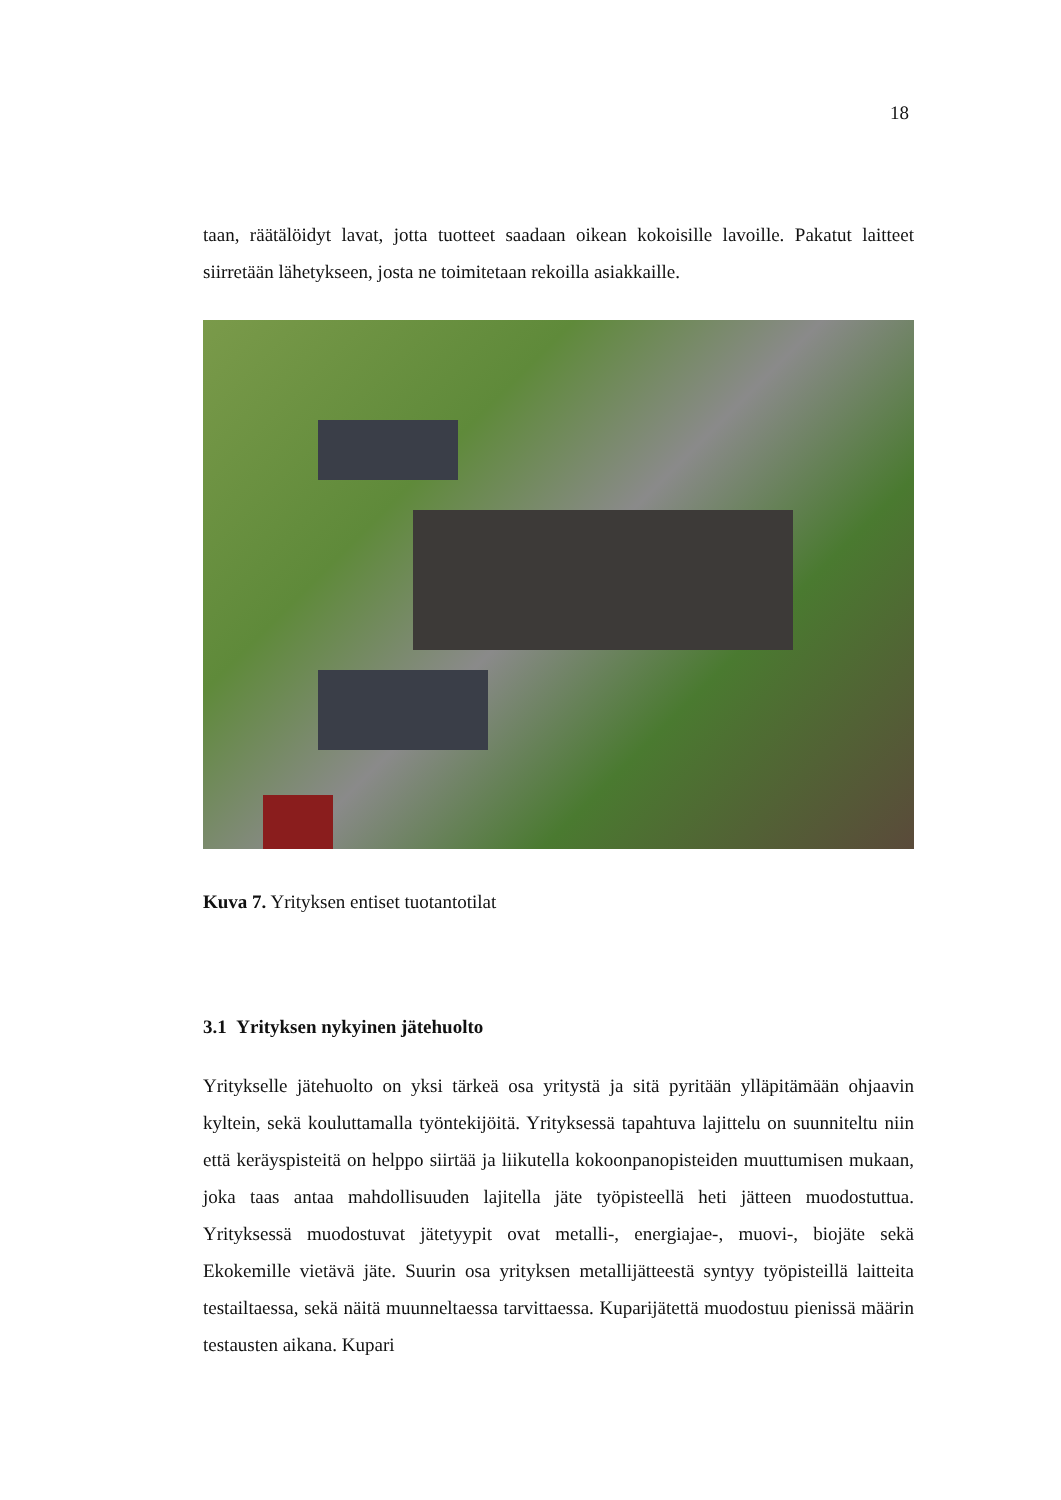18
taan, räätälöidyt lavat, jotta tuotteet saadaan oikean kokoisille lavoille. Pakatut laitteet siirretään lähetykseen, josta ne toimitetaan rekoilla asiakkaille.
Kuva 7. Yrityksen entiset tuotantotilat
3.1 Yrityksen nykyinen jätehuolto
Yritykselle jätehuolto on yksi tärkeä osa yritystä ja sitä pyritään ylläpitämään ohjaavin kyltein, sekä kouluttamalla työntekijöitä. Yrityksessä tapahtuva lajittelu on suunniteltu niin että keräyspisteitä on helppo siirtää ja liikutella kokoonpanopisteiden muuttumisen mukaan, joka taas antaa mahdollisuuden lajitella jäte työpisteellä heti jätteen muodostuttua. Yrityksessä muodostuvat jätetyypit ovat metalli-, energiajae-, muovi-, biojäte sekä Ekokemille vietävä jäte. Suurin osa yrityksen metallijätteestä syntyy työpisteillä laitteita testailtaessa, sekä näitä muunneltaessa tarvittaessa. Kuparijätettä muodostuu pienissä määrin testausten aikana. Kupari